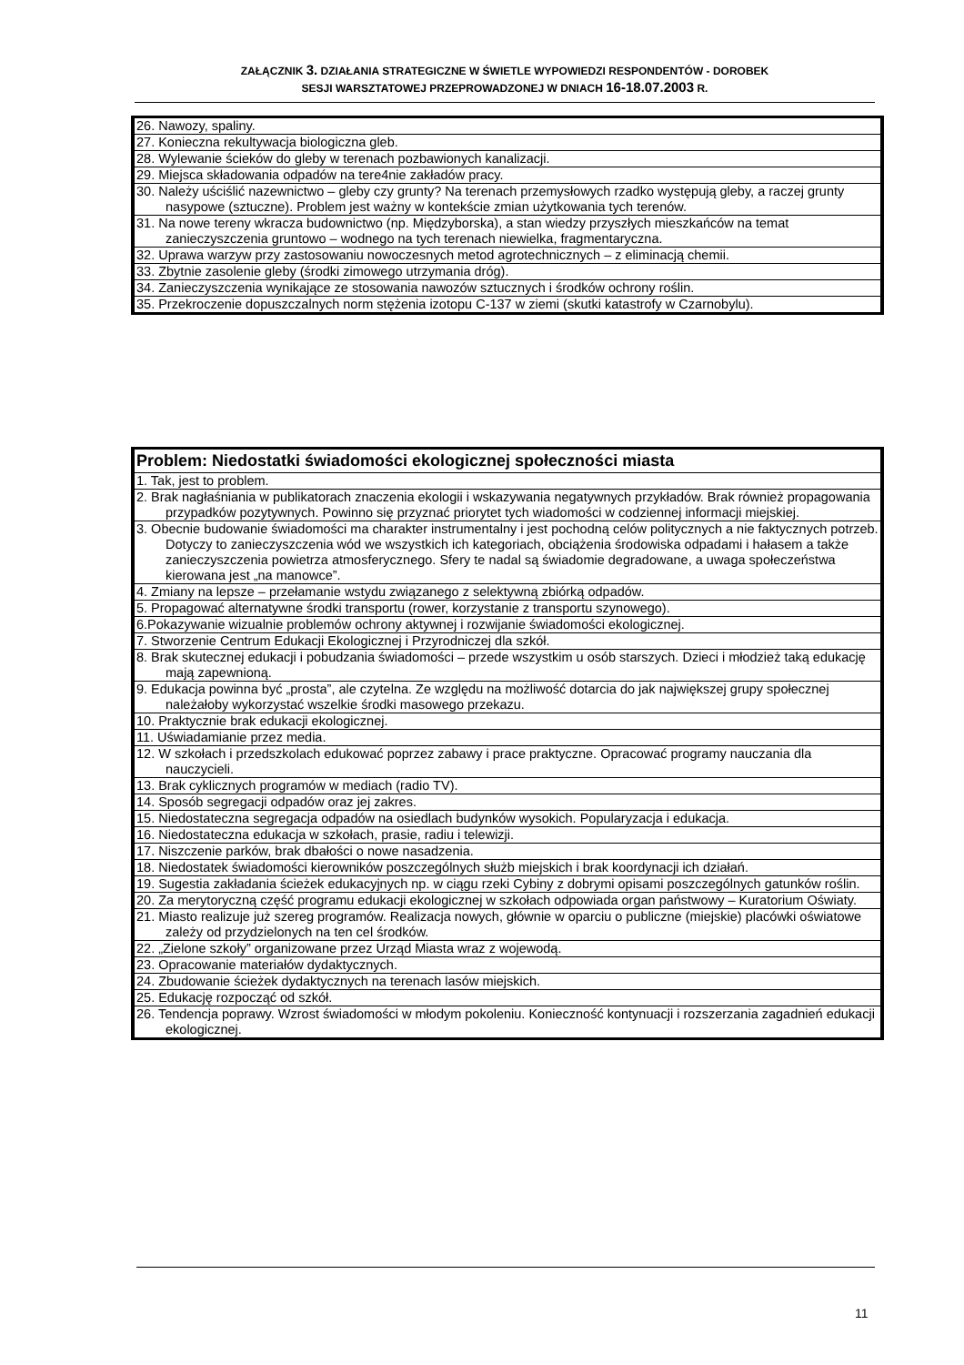ZAŁĄCZNIK 3. DZIAŁANIA STRATEGICZNE W ŚWIETLE WYPOWIEDZI RESPONDENTÓW - DOROBEK
SESJI WARSZTATOWEJ PRZEPROWADZONEJ W DNIACH 16-18.07.2003 R.
| 26. Nawozy, spaliny. |
| 27. Konieczna rekultywacja biologiczna gleb. |
| 28. Wylewanie ścieków do gleby w terenach pozbawionych kanalizacji. |
| 29. Miejsca składowania odpadów na tere4nie zakładów pracy. |
| 30. Należy uściślić nazewnictwo – gleby czy grunty? Na terenach przemysłowych rzadko występują gleby, a raczej grunty nasypowe (sztuczne). Problem jest ważny w kontekście zmian użytkowania tych terenów. |
| 31. Na nowe tereny wkracza budownictwo (np. Międzyborska), a stan wiedzy przyszłych mieszkańców na temat zanieczyszczenia gruntowo – wodnego na tych terenach niewielka, fragmentaryczna. |
| 32. Uprawa warzyw przy zastosowaniu nowoczesnych metod agrotechnicznych – z eliminacją chemii. |
| 33. Zbytnie zasolenie gleby (środki zimowego utrzymania dróg). |
| 34. Zanieczyszczenia wynikające ze stosowania nawozów sztucznych i środków ochrony roślin. |
| 35. Przekroczenie dopuszczalnych norm stężenia izotopu C-137 w ziemi (skutki katastrofy w Czarnobylu). |
| Problem: Niedostatki świadomości ekologicznej społeczności miasta |
| --- |
| 1. Tak, jest to problem. |
| 2. Brak nagłaśniania w publikatorach znaczenia ekologii i wskazywania negatywnych przykładów. Brak również propagowania przypadków pozytywnych. Powinno się przyznać priorytet tych wiadomości w codziennej informacji miejskiej. |
| 3. Obecnie budowanie świadomości ma charakter instrumentalny i jest pochodną celów politycznych a nie faktycznych potrzeb. Dotyczy to zanieczyszczenia wód we wszystkich ich kategoriach, obciążenia środowiska odpadami i hałasem a także zanieczyszczenia powietrza atmosferycznego. Sfery te nadal są świadomie degradowane, a uwaga społeczeństwa kierowana jest „na manowce”. |
| 4. Zmiany na lepsze – przełamanie wstydu związanego z selektywną zbiórką odpadów. |
| 5. Propagować alternatywne środki transportu (rower, korzystanie z transportu szynowego). |
| 6.Pokazywanie wizualnie problemów ochrony aktywnej i rozwijanie świadomości ekologicznej. |
| 7. Stworzenie Centrum Edukacji Ekologicznej i Przyrodniczej dla szkół. |
| 8. Brak skutecznej edukacji i pobudzania świadomości – przede wszystkim u osób starszych. Dzieci i młodzież taką edukację mają zapewnioną. |
| 9. Edukacja powinna być „prosta”, ale czytelna. Ze względu na możliwość dotarcia do jak największej grupy społecznej należałoby wykorzystać wszelkie środki masowego przekazu. |
| 10. Praktycznie brak edukacji ekologicznej. |
| 11. Uświadamianie przez media. |
| 12. W szkołach i przedszkolach edukować poprzez zabawy i prace praktyczne. Opracować programy nauczania dla nauczycieli. |
| 13. Brak cyklicznych programów w mediach (radio TV). |
| 14. Sposób segregacji odpadów oraz jej zakres. |
| 15. Niedostateczna segregacja odpadów na osiedlach budynków wysokich. Popularyzacja i edukacja. |
| 16. Niedostateczna edukacja w szkołach, prasie, radiu i telewizji. |
| 17. Niszczenie parków, brak dbałości o nowe nasadzenia. |
| 18. Niedostatek świadomości kierowników poszczególnych służb miejskich i brak koordynacji ich działań. |
| 19. Sugestia zakładania ścieżek edukacyjnych np. w ciągu rzeki Cybiny z dobrymi opisami poszczególnych gatunków roślin. |
| 20. Za merytoryczną część programu edukacji ekologicznej w szkołach odpowiada organ państwowy – Kuratorium Oświaty. |
| 21. Miasto realizuje już szereg programów. Realizacja nowych, głównie w oparciu o publiczne (miejskie) placówki oświatowe zależy od przydzielonych na ten cel środków. |
| 22. „Zielone szkoły” organizowane przez Urząd Miasta wraz z wojewodą. |
| 23. Opracowanie materiałów dydaktycznych. |
| 24. Zbudowanie ścieżek dydaktycznych na terenach lasów miejskich. |
| 25. Edukację rozpocząć od szkół. |
| 26. Tendencja poprawy. Wzrost świadomości w młodym pokoleniu. Konieczność kontynuacji i rozszerzania zagadnień edukacji ekologicznej. |
11